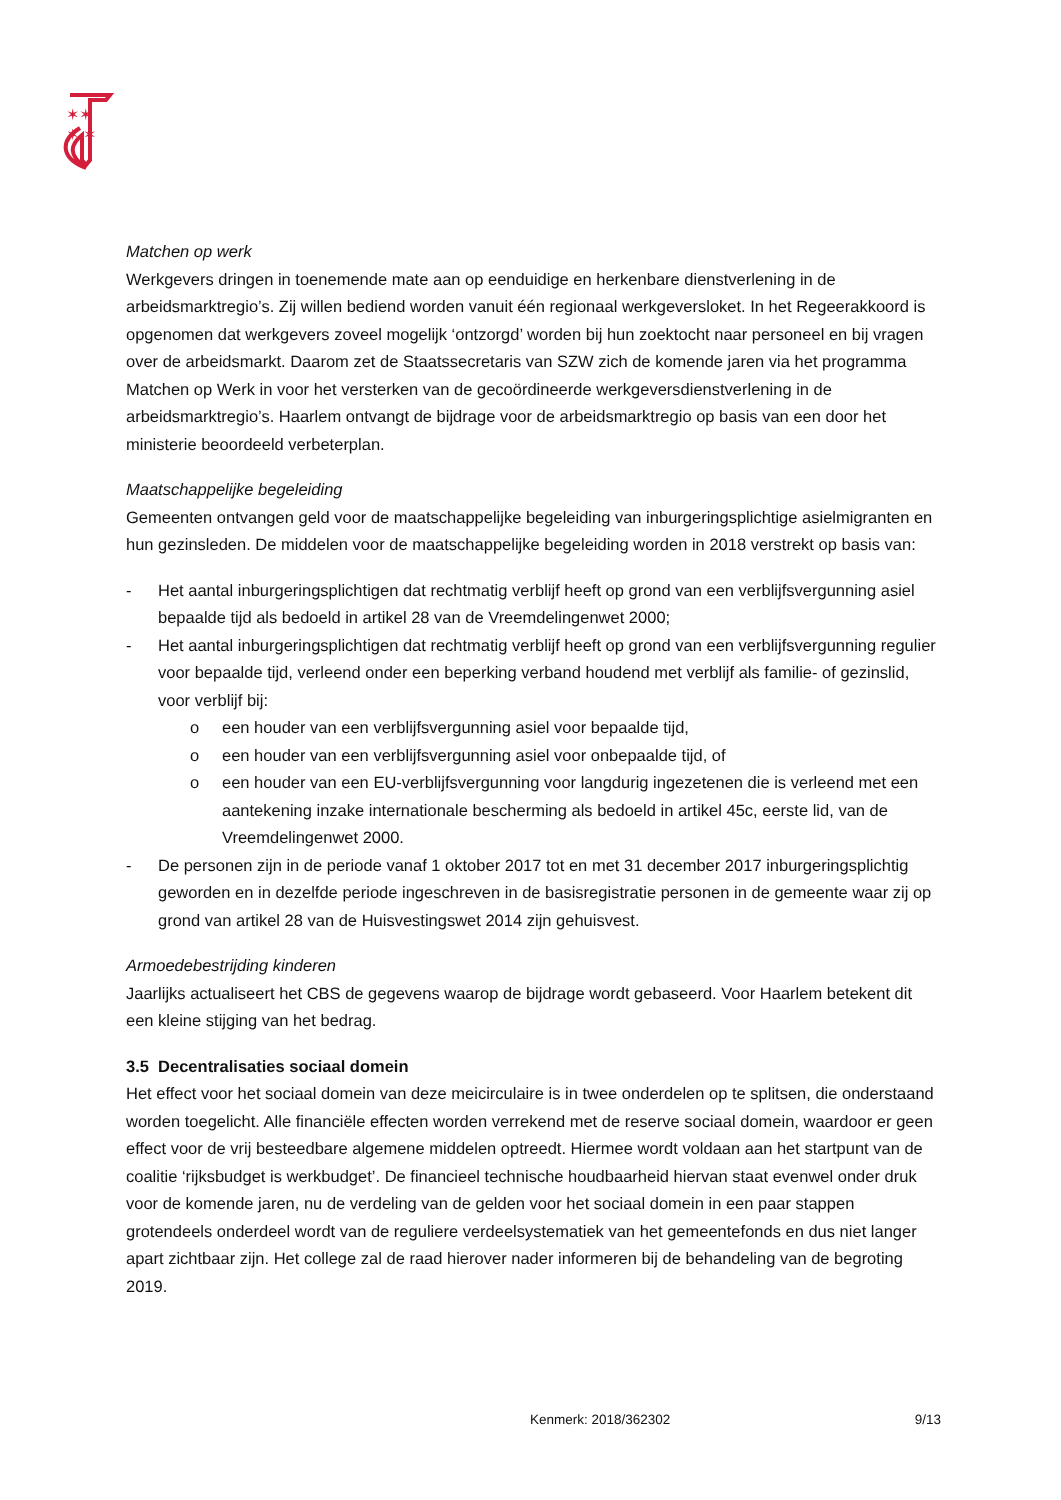✶✶
✶ ✶
Matchen op werk
Werkgevers dringen in toenemende mate aan op eenduidige en herkenbare dienstverlening in de arbeidsmarktregio’s. Zij willen bediend worden vanuit één regionaal werkgeversloket. In het Regeerakkoord is opgenomen dat werkgevers zoveel mogelijk ‘ontzorgd’ worden bij hun zoektocht naar personeel en bij vragen over de arbeidsmarkt. Daarom zet de Staatssecretaris van SZW zich de komende jaren via het programma Matchen op Werk in voor het versterken van de gecoördineerde werkgeversdienstverlening in de arbeidsmarktregio’s. Haarlem ontvangt de bijdrage voor de arbeidsmarktregio op basis van een door het ministerie beoordeeld verbeterplan.
Maatschappelijke begeleiding
Gemeenten ontvangen geld voor de maatschappelijke begeleiding van inburgeringsplichtige asielmigranten en hun gezinsleden. De middelen voor de maatschappelijke begeleiding worden in 2018 verstrekt op basis van:
- Het aantal inburgeringsplichtigen dat rechtmatig verblijf heeft op grond van een verblijfsvergunning asiel bepaalde tijd als bedoeld in artikel 28 van de Vreemdelingenwet 2000;
- Het aantal inburgeringsplichtigen dat rechtmatig verblijf heeft op grond van een verblijfsvergunning regulier voor bepaalde tijd, verleend onder een beperking verband houdend met verblijf als familie- of gezinslid, voor verblijf bij:
o een houder van een verblijfsvergunning asiel voor bepaalde tijd,
o een houder van een verblijfsvergunning asiel voor onbepaalde tijd, of
o een houder van een EU-verblijfsvergunning voor langdurig ingezetenen die is verleend met een aantekening inzake internationale bescherming als bedoeld in artikel 45c, eerste lid, van de Vreemdelingenwet 2000.
- De personen zijn in de periode vanaf 1 oktober 2017 tot en met 31 december 2017 inburgeringsplichtig geworden en in dezelfde periode ingeschreven in de basisregistratie personen in de gemeente waar zij op grond van artikel 28 van de Huisvestingswet 2014 zijn gehuisvest.
Armoedebestrijding kinderen
Jaarlijks actualiseert het CBS de gegevens waarop de bijdrage wordt gebaseerd. Voor Haarlem betekent dit een kleine stijging van het bedrag.
3.5 Decentralisaties sociaal domein
Het effect voor het sociaal domein van deze meicirculaire is in twee onderdelen op te splitsen, die onderstaand worden toegelicht. Alle financiële effecten worden verrekend met de reserve sociaal domein, waardoor er geen effect voor de vrij besteedbare algemene middelen optreedt. Hiermee wordt voldaan aan het startpunt van de coalitie ‘rijksbudget is werkbudget’. De financieel technische houdbaarheid hiervan staat evenwel onder druk voor de komende jaren, nu de verdeling van de gelden voor het sociaal domein in een paar stappen grotendeels onderdeel wordt van de reguliere verdeelsystematiek van het gemeentefonds en dus niet langer apart zichtbaar zijn. Het college zal de raad hierover nader informeren bij de behandeling van de begroting 2019.
Kenmerk: 2018/362302 9/13